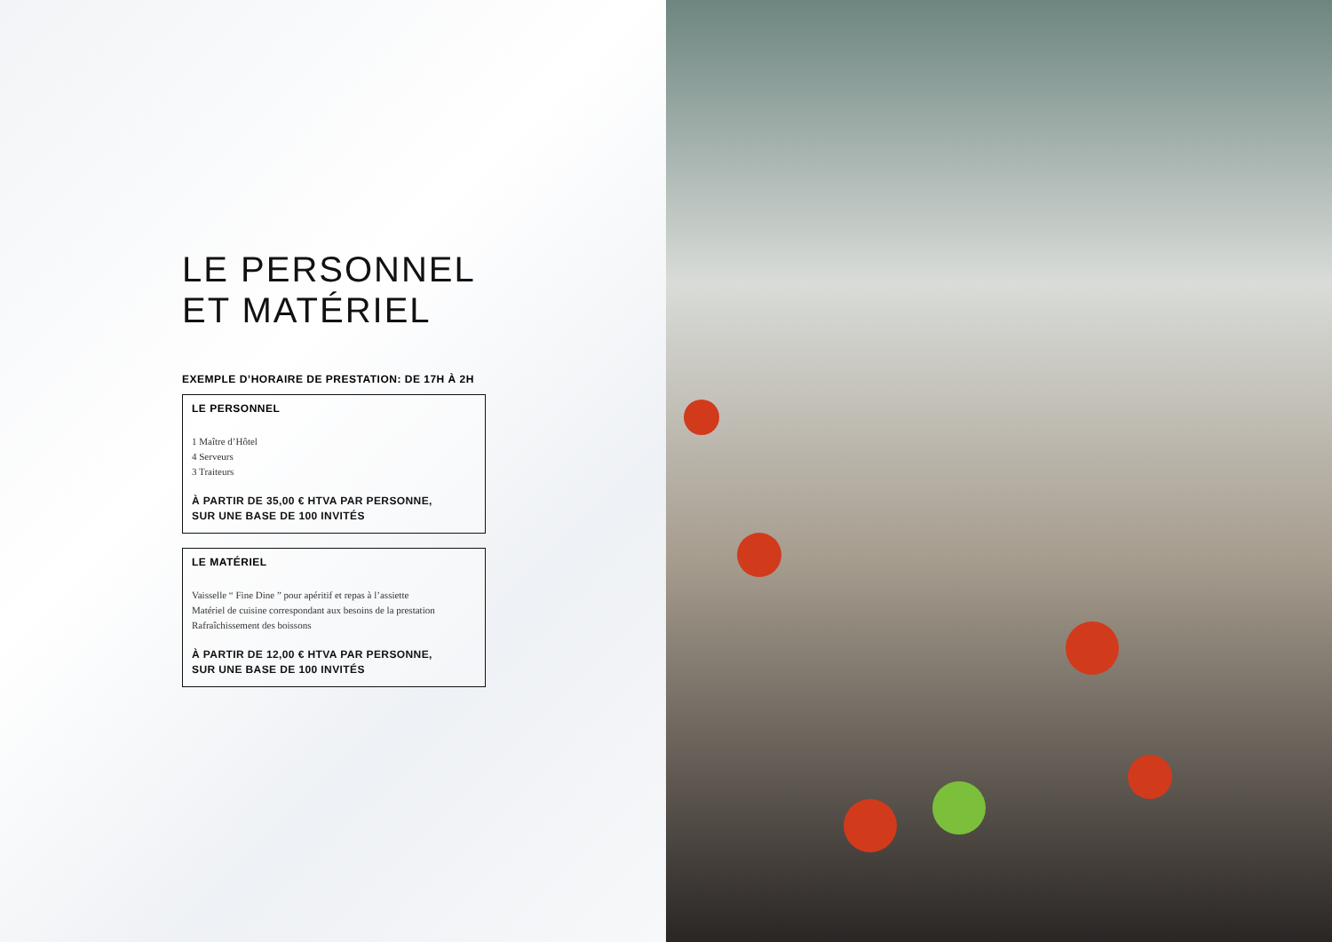LE PERSONNEL
ET MATÉRIEL
EXEMPLE D’HORAIRE DE PRESTATION: DE 17H À 2H
LE PERSONNEL
1 Maître d’Hôtel
4 Serveurs
3 Traiteurs
À PARTIR DE 35,00 € HTVA PAR PERSONNE,
SUR UNE BASE DE 100 INVITÉS
LE MATÉRIEL
Vaisselle “ Fine Dine ” pour apéritif et repas à l’assiette
Matériel de cuisine correspondant aux besoins de la prestation
Rafraîchissement des boissons
À PARTIR DE 12,00 € HTVA PAR PERSONNE,
SUR UNE BASE DE 100 INVITÉS